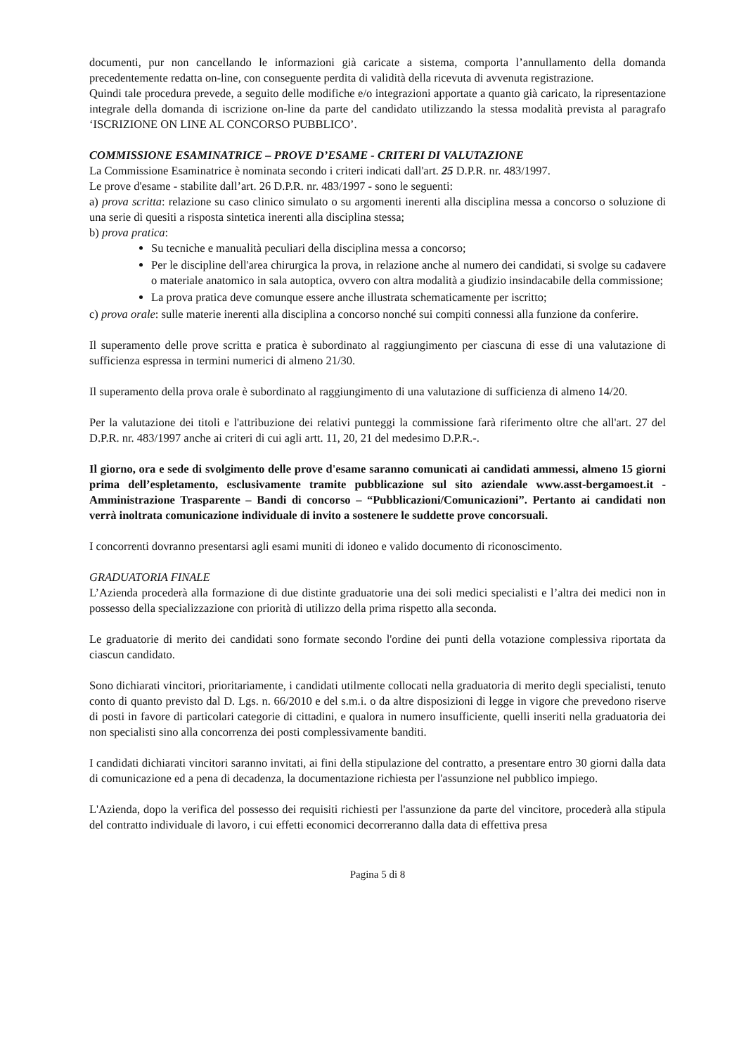documenti, pur non cancellando le informazioni già caricate a sistema, comporta l’annullamento della domanda precedentemente redatta on-line, con conseguente perdita di validità della ricevuta di avvenuta registrazione.
Quindi tale procedura prevede, a seguito delle modifiche e/o integrazioni apportate a quanto già caricato, la ripresentazione integrale della domanda di iscrizione on-line da parte del candidato utilizzando la stessa modalità prevista al paragrafo ‘ISCRIZIONE ON LINE AL CONCORSO PUBBLICO’.
COMMISSIONE ESAMINATRICE – PROVE D’ESAME - CRITERI DI VALUTAZIONE
La Commissione Esaminatrice è nominata secondo i criteri indicati dall'art. 25 D.P.R. nr. 483/1997.
Le prove d'esame - stabilite dall’art. 26 D.P.R. nr. 483/1997 - sono le seguenti:
a) prova scritta: relazione su caso clinico simulato o su argomenti inerenti alla disciplina messa a concorso o soluzione di una serie di quesiti a risposta sintetica inerenti alla disciplina stessa;
b) prova pratica:
Su tecniche e manualità peculiari della disciplina messa a concorso;
Per le discipline dell'area chirurgica la prova, in relazione anche al numero dei candidati, si svolge su cadavere o materiale anatomico in sala autoptica, ovvero con altra modalità a giudizio insindacabile della commissione;
La prova pratica deve comunque essere anche illustrata schematicamente per iscritto;
c) prova orale: sulle materie inerenti alla disciplina a concorso nonché sui compiti connessi alla funzione da conferire.
Il superamento delle prove scritta e pratica è subordinato al raggiungimento per ciascuna di esse di una valutazione di sufficienza espressa in termini numerici di almeno 21/30.
Il superamento della prova orale è subordinato al raggiungimento di una valutazione di sufficienza di almeno 14/20.
Per la valutazione dei titoli e l'attribuzione dei relativi punteggi la commissione farà riferimento oltre che all'art. 27 del D.P.R. nr. 483/1997 anche ai criteri di cui agli artt. 11, 20, 21 del medesimo D.P.R.-.
Il giorno, ora e sede di svolgimento delle prove d'esame saranno comunicati ai candidati ammessi, almeno 15 giorni prima dell’espletamento, esclusivamente tramite pubblicazione sul sito aziendale www.asst-bergamoest.it - Amministrazione Trasparente – Bandi di concorso – “Pubblicazioni/Comunicazioni”. Pertanto ai candidati non verrà inoltrata comunicazione individuale di invito a sostenere le suddette prove concorsuali.
I concorrenti dovranno presentarsi agli esami muniti di idoneo e valido documento di riconoscimento.
GRADUATORIA FINALE
L’Azienda procederà alla formazione di due distinte graduatorie una dei soli medici specialisti e l’altra dei medici non in possesso della specializzazione con priorità di utilizzo della prima rispetto alla seconda.
Le graduatorie di merito dei candidati sono formate secondo l'ordine dei punti della votazione complessiva riportata da ciascun candidato.
Sono dichiarati vincitori, prioritariamente, i candidati utilmente collocati nella graduatoria di merito degli specialisti, tenuto conto di quanto previsto dal D. Lgs. n. 66/2010 e del s.m.i. o da altre disposizioni di legge in vigore che prevedono riserve di posti in favore di particolari categorie di cittadini, e qualora in numero insufficiente, quelli inseriti nella graduatoria dei non specialisti sino alla concorrenza dei posti complessivamente banditi.
I candidati dichiarati vincitori saranno invitati, ai fini della stipulazione del contratto, a presentare entro 30 giorni dalla data di comunicazione ed a pena di decadenza, la documentazione richiesta per l'assunzione nel pubblico impiego.
L'Azienda, dopo la verifica del possesso dei requisiti richiesti per l'assunzione da parte del vincitore, procederà alla stipula del contratto individuale di lavoro, i cui effetti economici decorreranno dalla data di effettiva presa
Pagina 5 di 8